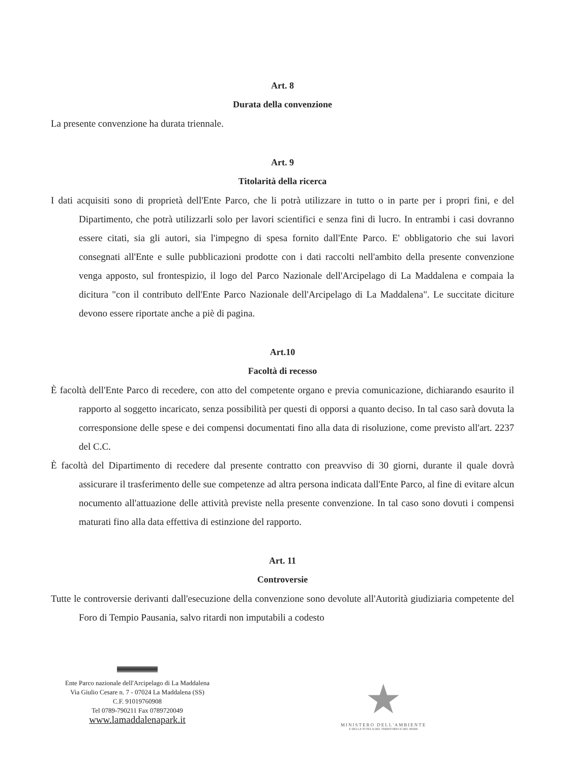Art. 8
Durata della convenzione
La presente convenzione ha durata triennale.
Art. 9
Titolarità della ricerca
I dati acquisiti sono di proprietà dell'Ente Parco, che li potrà utilizzare in tutto o in parte per i propri fini, e del Dipartimento, che potrà utilizzarli solo per lavori scientifici e senza fini di lucro. In entrambi i casi dovranno essere citati, sia gli autori, sia l'impegno di spesa fornito dall'Ente Parco. E' obbligatorio che sui lavori consegnati all'Ente e sulle pubblicazioni prodotte con i dati raccolti nell'ambito della presente convenzione venga apposto, sul frontespizio, il logo del Parco Nazionale dell'Arcipelago di La Maddalena e compaia la dicitura "con il contributo dell'Ente Parco Nazionale dell'Arcipelago di La Maddalena". Le succitate diciture devono essere riportate anche a piè di pagina.
Art.10
Facoltà di recesso
È facoltà dell'Ente Parco di recedere, con atto del competente organo e previa comunicazione, dichiarando esaurito il rapporto al soggetto incaricato, senza possibilità per questi di opporsi a quanto deciso. In tal caso sarà dovuta la corresponsione delle spese e dei compensi documentati fino alla data di risoluzione, come previsto all'art. 2237 del C.C.
È facoltà del Dipartimento di recedere dal presente contratto con preavviso di 30 giorni, durante il quale dovrà assicurare il trasferimento delle sue competenze ad altra persona indicata dall'Ente Parco, al fine di evitare alcun nocumento all'attuazione delle attività previste nella presente convenzione. In tal caso sono dovuti i compensi maturati fino alla data effettiva di estinzione del rapporto.
Art. 11
Controversie
Tutte le controversie derivanti dall'esecuzione della convenzione sono devolute all'Autorità giudiziaria competente del Foro di Tempio Pausania, salvo ritardi non imputabili a codesto
Ente Parco nazionale dell'Arcipelago di La Maddalena
Via Giulio Cesare n. 7 - 07024 La Maddalena (SS)
C.F. 91019760908
Tel 0789-790211 Fax 0789720049
www.lamaddalenapark.it
★
MINISTERO DELL'AMBIENTE
E DELLA TUTELA DEL TERRITORIO E DEL MARE